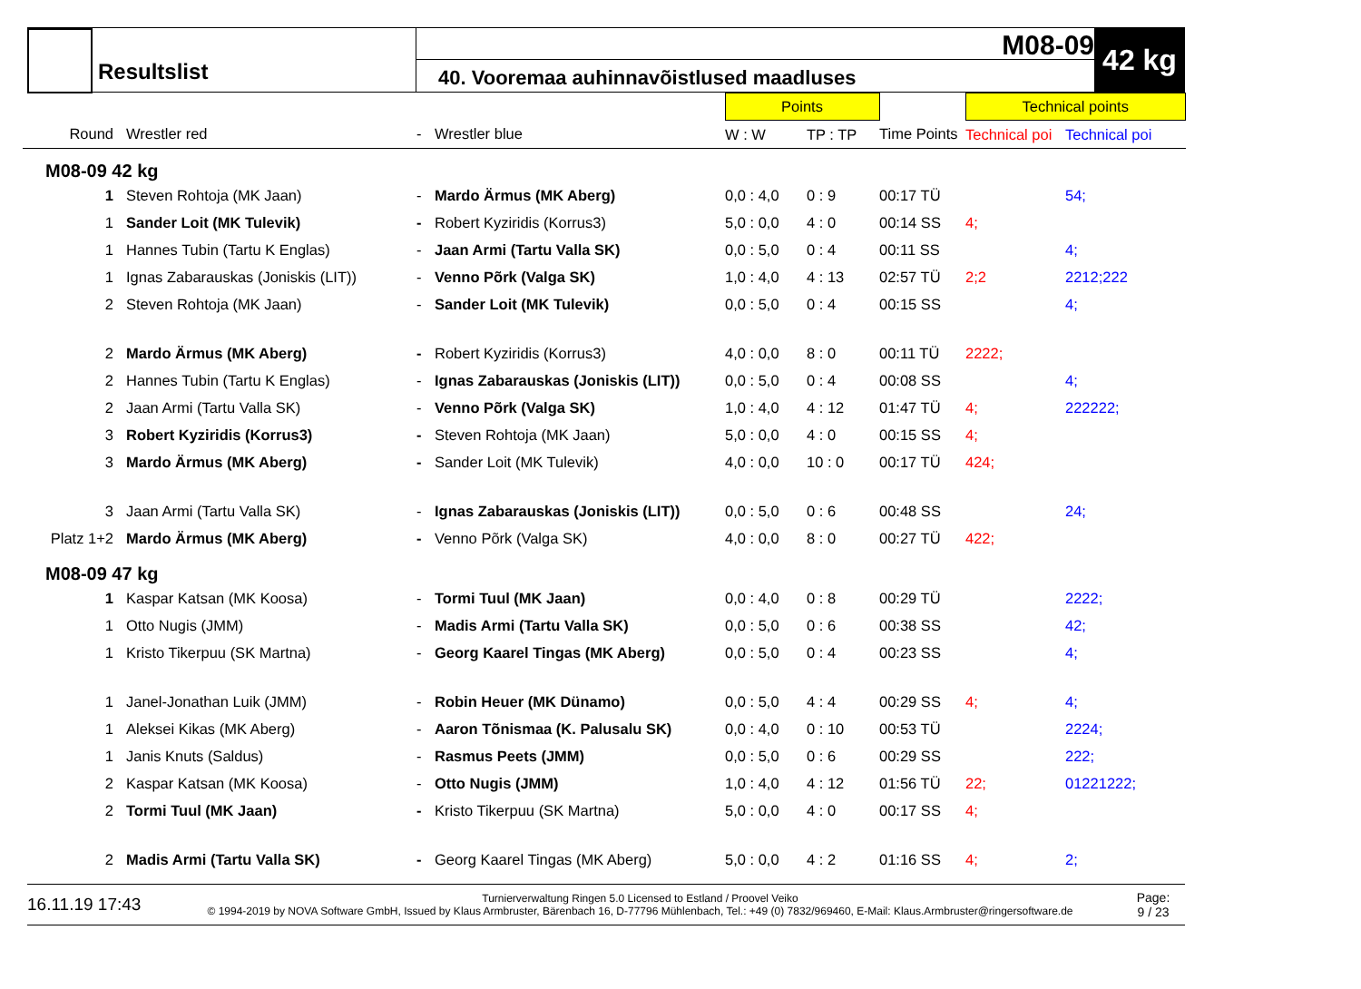Resultslist
M08-09
40. Vooremaa auhinnavõistlused maadluses
42 kg
| | | | | Points | | | Technical points | |
| Round | Wrestler red | - | Wrestler blue | W : W | TP : TP | Time Points | Technical poi | Technical poi |
| M08-09 42 kg | | | | | | | | |
| 1 | Steven Rohtoja (MK Jaan) | - | Mardo Ärmus (MK Aberg) | 0,0 : 4,0 | 0 : 9 | 00:17 TÜ | | 54; |
| 1 | Sander Loit (MK Tulevik) | - | Robert Kyziridis (Korrus3) | 5,0 : 0,0 | 4 : 0 | 00:14 SS | 4; | |
| 1 | Hannes Tubin (Tartu K Englas) | - | Jaan Armi (Tartu Valla SK) | 0,0 : 5,0 | 0 : 4 | 00:11 SS | | 4; |
| 1 | Ignas Zabarauskas (Joniskis (LIT)) | - | Venno Põrk (Valga SK) | 1,0 : 4,0 | 4 : 13 | 02:57 TÜ | 2;2 | 2212;222 |
| 2 | Steven Rohtoja (MK Jaan) | - | Sander Loit (MK Tulevik) | 0,0 : 5,0 | 0 : 4 | 00:15 SS | | 4; |
| 2 | Mardo Ärmus (MK Aberg) | - | Robert Kyziridis (Korrus3) | 4,0 : 0,0 | 8 : 0 | 00:11 TÜ | 2222; | |
| 2 | Hannes Tubin (Tartu K Englas) | - | Ignas Zabarauskas (Joniskis (LIT)) | 0,0 : 5,0 | 0 : 4 | 00:08 SS | | 4; |
| 2 | Jaan Armi (Tartu Valla SK) | - | Venno Põrk (Valga SK) | 1,0 : 4,0 | 4 : 12 | 01:47 TÜ | 4; | 222222; |
| 3 | Robert Kyziridis (Korrus3) | - | Steven Rohtoja (MK Jaan) | 5,0 : 0,0 | 4 : 0 | 00:15 SS | 4; | |
| 3 | Mardo Ärmus (MK Aberg) | - | Sander Loit (MK Tulevik) | 4,0 : 0,0 | 10 : 0 | 00:17 TÜ | 424; | |
| 3 | Jaan Armi (Tartu Valla SK) | - | Ignas Zabarauskas (Joniskis (LIT)) | 0,0 : 5,0 | 0 : 6 | 00:48 SS | | 24; |
| Platz 1+2 | Mardo Ärmus (MK Aberg) | - | Venno Põrk (Valga SK) | 4,0 : 0,0 | 8 : 0 | 00:27 TÜ | 422; | |
| M08-09 47 kg | | | | | | | | |
| 1 | Kaspar Katsan (MK Koosa) | - | Tormi Tuul (MK Jaan) | 0,0 : 4,0 | 0 : 8 | 00:29 TÜ | | 2222; |
| 1 | Otto Nugis (JMM) | - | Madis Armi (Tartu Valla SK) | 0,0 : 5,0 | 0 : 6 | 00:38 SS | | 42; |
| 1 | Kristo Tikerpuu (SK Martna) | - | Georg Kaarel Tingas (MK Aberg) | 0,0 : 5,0 | 0 : 4 | 00:23 SS | | 4; |
| 1 | Janel-Jonathan Luik (JMM) | - | Robin Heuer (MK Dünamo) | 0,0 : 5,0 | 4 : 4 | 00:29 SS | 4; | 4; |
| 1 | Aleksei Kikas (MK Aberg) | - | Aaron Tõnismaa (K. Palusalu SK) | 0,0 : 4,0 | 0 : 10 | 00:53 TÜ | | 2224; |
| 1 | Janis Knuts (Saldus) | - | Rasmus Peets (JMM) | 0,0 : 5,0 | 0 : 6 | 00:29 SS | | 222; |
| 2 | Kaspar Katsan (MK Koosa) | - | Otto Nugis (JMM) | 1,0 : 4,0 | 4 : 12 | 01:56 TÜ | 22; | 01221222; |
| 2 | Tormi Tuul (MK Jaan) | - | Kristo Tikerpuu (SK Martna) | 5,0 : 0,0 | 4 : 0 | 00:17 SS | 4; | |
| 2 | Madis Armi (Tartu Valla SK) | - | Georg Kaarel Tingas (MK Aberg) | 5,0 : 0,0 | 4 : 2 | 01:16 SS | 4; | 2; |
16.11.19 17:43
Turnierverwaltung Ringen 5.0 Licensed to Estland / Proovel Veiko
© 1994-2019 by NOVA Software GmbH, Issued by Klaus Armbruster, Bärenbach 16, D-77796 Mühlenbach, Tel.: +49 (0) 7832/969460, E-Mail: Klaus.Armbruster@ringersoftware.de
Page:
9 / 23